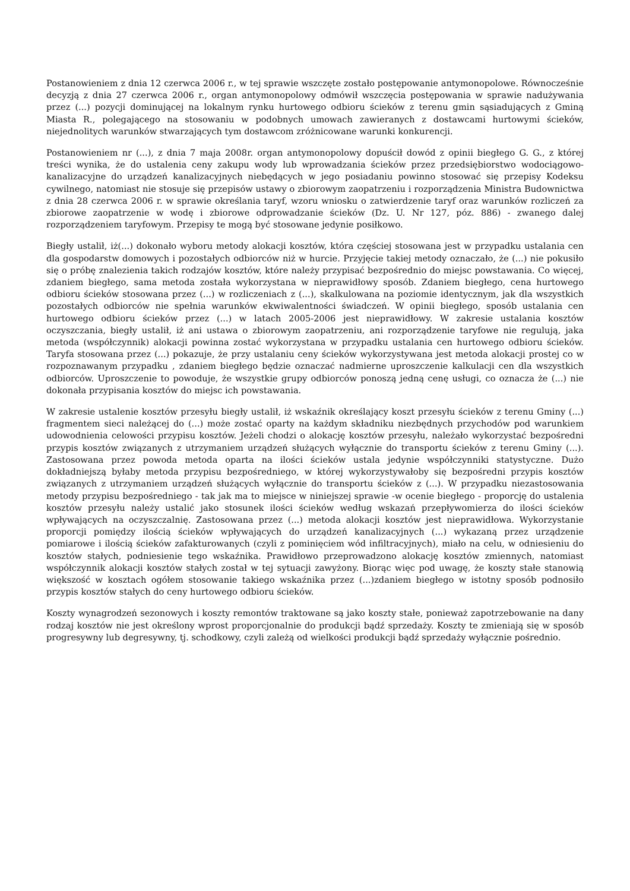Postanowieniem z dnia 12 czerwca 2006 r., w tej sprawie wszczęte zostało postępowanie antymonopolowe. Równocześnie decyzją z dnia 27 czerwca 2006 r., organ antymonopolowy odmówił wszczęcia postępowania w sprawie nadużywania przez (...) pozycji dominującej na lokalnym rynku hurtowego odbioru ścieków z terenu gmin sąsiadujących z Gminą Miasta R., polegającego na stosowaniu w podobnych umowach zawieranych z dostawcami hurtowymi ścieków, niejednolitych warunków stwarzających tym dostawcom zróżnicowane warunki konkurencji.
Postanowieniem nr (...), z dnia 7 maja 2008r. organ antymonopolowy dopuścił dowód z opinii biegłego G. G., z której treści wynika, że do ustalenia ceny zakupu wody lub wprowadzania ścieków przez przedsiębiorstwo wodociągowo-kanalizacyjne do urządzeń kanalizacyjnych niebędących w jego posiadaniu powinno stosować się przepisy Kodeksu cywilnego, natomiast nie stosuje się przepisów ustawy o zbiorowym zaopatrzeniu i rozporządzenia Ministra Budownictwa z dnia 28 czerwca 2006 r. w sprawie określania taryf, wzoru wniosku o zatwierdzenie taryf oraz warunków rozliczeń za zbiorowe zaopatrzenie w wodę i zbiorowe odprowadzanie ścieków (Dz. U. Nr 127, póz. 886) - zwanego dalej rozporządzeniem taryfowym. Przepisy te mogą być stosowane jedynie posiłkowo.
Biegły ustalił, iż(...) dokonało wyboru metody alokacji kosztów, która częściej stosowana jest w przypadku ustalania cen dla gospodarstw domowych i pozostałych odbiorców niż w hurcie. Przyjęcie takiej metody oznaczało, że (...) nie pokusiło się o próbę znalezienia takich rodzajów kosztów, które należy przypisać bezpośrednio do miejsc powstawania. Co więcej, zdaniem biegłego, sama metoda została wykorzystana w nieprawidłowy sposób. Zdaniem biegłego, cena hurtowego odbioru ścieków stosowana przez (...) w rozliczeniach z (...), skalkulowana na poziomie identycznym, jak dla wszystkich pozostałych odbiorców nie spełnia warunków ekwiwalentności świadczeń. W opinii biegłego, sposób ustalania cen hurtowego odbioru ścieków przez (...) w latach 2005-2006 jest nieprawidłowy. W zakresie ustalania kosztów oczyszczania, biegły ustalił, iż ani ustawa o zbiorowym zaopatrzeniu, ani rozporządzenie taryfowe nie regulują, jaka metoda (współczynnik) alokacji powinna zostać wykorzystana w przypadku ustalania cen hurtowego odbioru ścieków. Taryfa stosowana przez (...) pokazuje, że przy ustalaniu ceny ścieków wykorzystywana jest metoda alokacji prostej co w rozpoznawanym przypadku , zdaniem biegłego będzie oznaczać nadmierne uproszczenie kalkulacji cen dla wszystkich odbiorców. Uproszczenie to powoduje, że wszystkie grupy odbiorców ponoszą jedną cenę usługi, co oznacza że (...) nie dokonała przypisania kosztów do miejsc ich powstawania.
W zakresie ustalenie kosztów przesyłu biegły ustalił, iż wskaźnik określający koszt przesyłu ścieków z terenu Gminy (...) fragmentem sieci należącej do (...) może zostać oparty na każdym składniku niezbędnych przychodów pod warunkiem udowodnienia celowości przypisu kosztów. Jeżeli chodzi o alokację kosztów przesyłu, należało wykorzystać bezpośredni przypis kosztów związanych z utrzymaniem urządzeń służących wyłącznie do transportu ścieków z terenu Gminy (...). Zastosowana przez powoda metoda oparta na ilości ścieków ustala jedynie współczynniki statystyczne. Dużo dokładniejszą byłaby metoda przypisu bezpośredniego, w której wykorzystywałoby się bezpośredni przypis kosztów związanych z utrzymaniem urządzeń służących wyłącznie do transportu ścieków z (...). W przypadku niezastosowania metody przypisu bezpośredniego - tak jak ma to miejsce w niniejszej sprawie -w ocenie biegłego - proporcję do ustalenia kosztów przesyłu należy ustalić jako stosunek ilości ścieków według wskazań przepływomierza do ilości ścieków wpływających na oczyszczalnię. Zastosowana przez (...) metoda alokacji kosztów jest nieprawidłowa. Wykorzystanie proporcji pomiędzy ilością ścieków wpływających do urządzeń kanalizacyjnych (...) wykazaną przez urządzenie pomiarowe i ilością ścieków zafakturowanych (czyli z pominięciem wód infiltracyjnych), miało na celu, w odniesieniu do kosztów stałych, podniesienie tego wskaźnika. Prawidłowo przeprowadzono alokację kosztów zmiennych, natomiast współczynnik alokacji kosztów stałych został w tej sytuacji zawyżony. Biorąc więc pod uwagę, że koszty stałe stanowią większość w kosztach ogółem stosowanie takiego wskaźnika przez (...)zdaniem biegłego w istotny sposób podnosiło przypis kosztów stałych do ceny hurtowego odbioru ścieków.
Koszty wynagrodzeń sezonowych i koszty remontów traktowane są jako koszty stałe, ponieważ zapotrzebowanie na dany rodzaj kosztów nie jest określony wprost proporcjonalnie do produkcji bądź sprzedaży. Koszty te zmieniają się w sposób progresywny lub degresywny, tj. schodkowy, czyli zależą od wielkości produkcji bądź sprzedaży wyłącznie pośrednio.